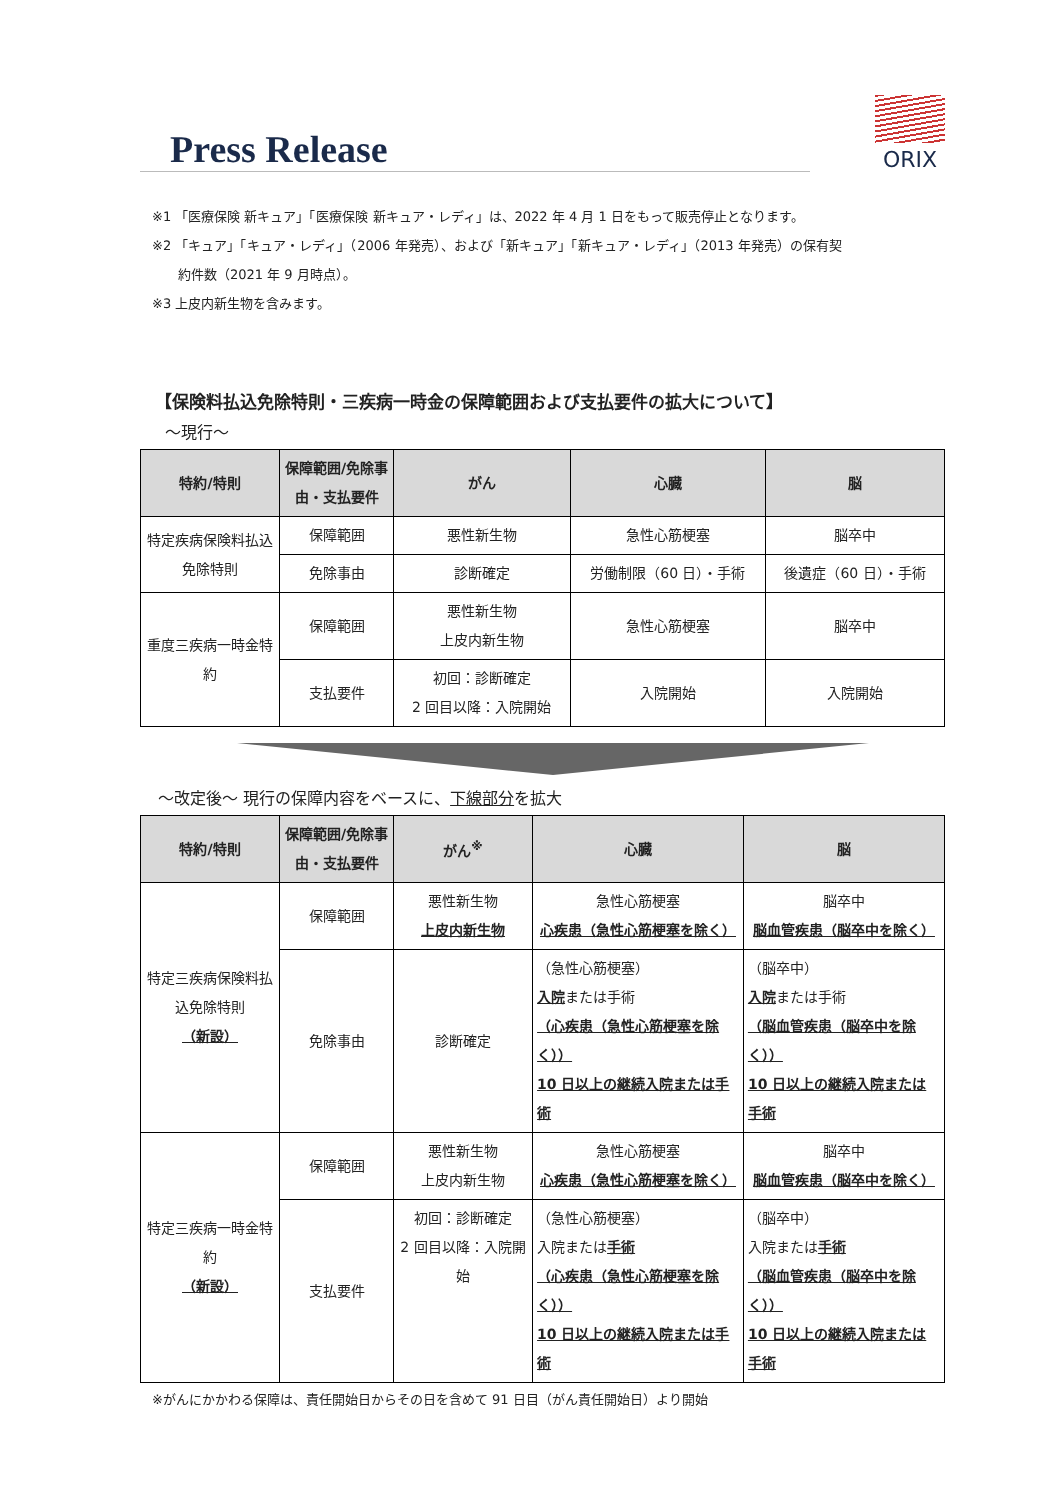Press Release
ORIX
※1 「医療保険 新キュア」「医療保険 新キュア・レディ」は、2022 年 4 月 1 日をもって販売停止となります。
※2 「キュア」「キュア・レディ」（2006 年発売）、および「新キュア」「新キュア・レディ」（2013 年発売）の保有契
　　約件数（2021 年 9 月時点）。
※3 上皮内新生物を含みます。
【保険料払込免除特則・三疾病一時金の保障範囲および支払要件の拡大について】
～現行～
| 特約/特則 | 保障範囲/免除事由・支払要件 | がん | 心臓 | 脳 |
| --- | --- | --- | --- | --- |
| 特定疾病保険料払込免除特則 | 保障範囲 | 悪性新生物 | 急性心筋梗塞 | 脳卒中 |
| | 免除事由 | 診断確定 | 労働制限（60 日）・手術 | 後遺症（60 日）・手術 |
| 重度三疾病一時金特約 | 保障範囲 | 悪性新生物 上皮内新生物 | 急性心筋梗塞 | 脳卒中 |
| | 支払要件 | 初回：診断確定 2 回目以降：入院開始 | 入院開始 | 入院開始 |
～改定後～ 現行の保障内容をベースに、下線部分を拡大
| 特約/特則 | 保障範囲/免除事由・支払要件 | がん<sup>※</sup> | 心臓 | 脳 |
| --- | --- | --- | --- | --- |
| 特定三疾病保険料払込免除特則 （新設） | 保障範囲 | 悪性新生物 上皮内新生物 | 急性心筋梗塞 心疾患（急性心筋梗塞を除く） | 脳卒中 脳血管疾患（脳卒中を除く） |
| | 免除事由 | 診断確定 | （急性心筋梗塞） 入院 または手術 （心疾患（急性心筋梗塞を除く）） 10 日以上の継続入院または手術 | （脳卒中） 入院 または手術 （脳血管疾患（脳卒中を除く）） 10 日以上の継続入院または手術 |
| 特定三疾病一時金特約 （新設） | 保障範囲 | 悪性新生物 上皮内新生物 | 急性心筋梗塞 心疾患（急性心筋梗塞を除く） | 脳卒中 脳血管疾患（脳卒中を除く） |
| | 支払要件 | 初回：診断確定 2 回目以降：入院開始 | （急性心筋梗塞） 入院または 手術 （心疾患（急性心筋梗塞を除く）） 10 日以上の継続入院または手術 | （脳卒中） 入院または 手術 （脳血管疾患（脳卒中を除く）） 10 日以上の継続入院または手術 |
※がんにかかわる保障は、責任開始日からその日を含めて 91 日目（がん責任開始日）より開始